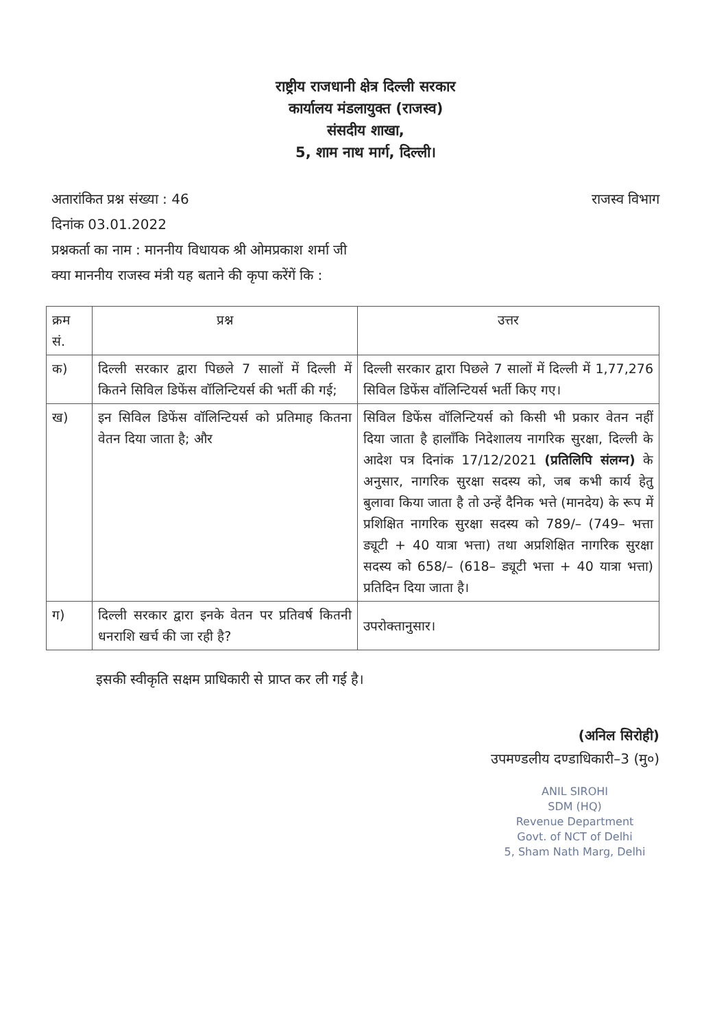राष्ट्रीय राजधानी क्षेत्र दिल्ली सरकार
कार्यालय मंडलायुक्त (राजस्व)
संसदीय शाखा,
5, शाम नाथ मार्ग, दिल्ली।
अतारांकित प्रश्न संख्या : 46 राजस्व विभाग
दिनांक 03.01.2022
प्रश्नकर्ता का नाम : माननीय विधायक श्री ओमप्रकाश शर्मा जी
क्या माननीय राजस्व मंत्री यह बताने की कृपा करेंगें कि :
| क्रम सं. | प्रश्न | उत्तर |
| --- | --- | --- |
| क) | दिल्ली सरकार द्वारा पिछले 7 सालों में दिल्ली में कितने सिविल डिफेंस वॉलिन्टियर्स की भर्ती की गई; | दिल्ली सरकार द्वारा पिछले 7 सालों में दिल्ली में 1,77,276 सिविल डिफेंस वॉलिन्टियर्स भर्ती किए गए। |
| ख) | इन सिविल डिफेंस वॉलिन्टियर्स को प्रतिमाह कितना वेतन दिया जाता है; और | सिविल डिफेंस वॉलिन्टियर्स को किसी भी प्रकार वेतन नहीं दिया जाता है हालाँकि निदेशालय नागरिक सुरक्षा, दिल्ली के आदेश पत्र दिनांक 17/12/2021 (प्रतिलिपि संलग्न) के अनुसार, नागरिक सुरक्षा सदस्य को, जब कभी कार्य हेतु बुलावा किया जाता है तो उन्हें दैनिक भत्ते (मानदेय) के रूप में प्रशिक्षित नागरिक सुरक्षा सदस्य को 789/– (749– भत्ता ड्यूटी + 40 यात्रा भत्ता) तथा अप्रशिक्षित नागरिक सुरक्षा सदस्य को 658/– (618– ड्यूटी भत्ता + 40 यात्रा भत्ता) प्रतिदिन दिया जाता है। |
| ग) | दिल्ली सरकार द्वारा इनके वेतन पर प्रतिवर्ष कितनी धनराशि खर्च की जा रही है? | उपरोक्तानुसार। |
इसकी स्वीकृति सक्षम प्राधिकारी से प्राप्त कर ली गई है।
(अनिल सिरोही)
उपमण्डलीय दण्डाधिकारी–3 (मु०)
ANIL SIROHI
SDM (HQ)
Revenue Department
Govt. of NCT of Delhi
5, Sham Nath Marg, Delhi